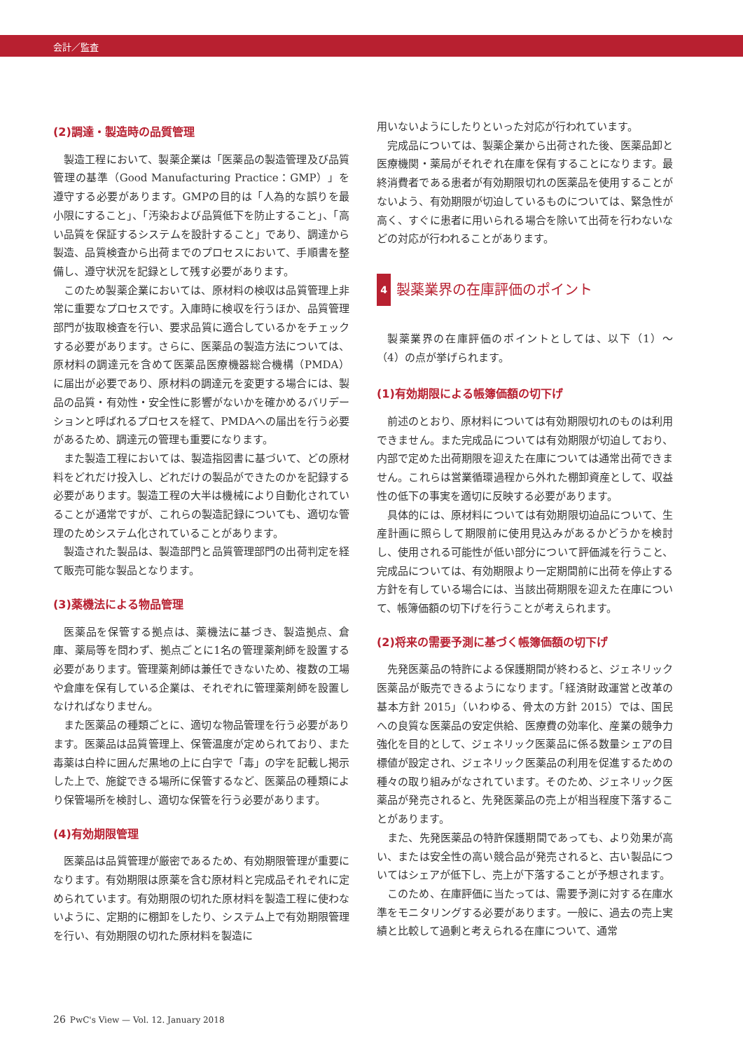会計／監査
(2)調達・製造時の品質管理
製造工程において、製薬企業は「医薬品の製造管理及び品質管理の基準（Good Manufacturing Practice：GMP）」を遵守する必要があります。GMPの目的は「人為的な誤りを最小限にすること」、「汚染および品質低下を防止すること」、「高い品質を保証するシステムを設計すること」であり、調達から製造、品質検査から出荷までのプロセスにおいて、手順書を整備し、遵守状況を記録として残す必要があります。
このため製薬企業においては、原材料の検収は品質管理上非常に重要なプロセスです。入庫時に検収を行うほか、品質管理部門が抜取検査を行い、要求品質に適合しているかをチェックする必要があります。さらに、医薬品の製造方法については、原材料の調達元を含めて医薬品医療機器総合機構（PMDA）に届出が必要であり、原材料の調達元を変更する場合には、製品の品質・有効性・安全性に影響がないかを確かめるバリデーションと呼ばれるプロセスを経て、PMDAへの届出を行う必要があるため、調達元の管理も重要になります。
また製造工程においては、製造指図書に基づいて、どの原材料をどれだけ投入し、どれだけの製品ができたのかを記録する必要があります。製造工程の大半は機械により自動化されていることが通常ですが、これらの製造記録についても、適切な管理のためシステム化されていることがあります。
製造された製品は、製造部門と品質管理部門の出荷判定を経て販売可能な製品となります。
(3)薬機法による物品管理
医薬品を保管する拠点は、薬機法に基づき、製造拠点、倉庫、薬局等を問わず、拠点ごとに1名の管理薬剤師を設置する必要があります。管理薬剤師は兼任できないため、複数の工場や倉庫を保有している企業は、それぞれに管理薬剤師を設置しなければなりません。
また医薬品の種類ごとに、適切な物品管理を行う必要があります。医薬品は品質管理上、保管温度が定められており、また毒薬は白枠に囲んだ黒地の上に白字で「毒」の字を記載し掲示した上で、施錠できる場所に保管するなど、医薬品の種類により保管場所を検討し、適切な保管を行う必要があります。
(4)有効期限管理
医薬品は品質管理が厳密であるため、有効期限管理が重要になります。有効期限は原薬を含む原材料と完成品それぞれに定められています。有効期限の切れた原材料を製造工程に使わないように、定期的に棚卸をしたり、システム上で有効期限管理を行い、有効期限の切れた原材料を製造に
用いないようにしたりといった対応が行われています。
完成品については、製薬企業から出荷された後、医薬品卸と医療機関・薬局がそれぞれ在庫を保有することになります。最終消費者である患者が有効期限切れの医薬品を使用することがないよう、有効期限が切迫しているものについては、緊急性が高く、すぐに患者に用いられる場合を除いて出荷を行わないなどの対応が行われることがあります。
4 製薬業界の在庫評価のポイント
製薬業界の在庫評価のポイントとしては、以下（1）～（4）の点が挙げられます。
(1)有効期限による帳簿価額の切下げ
前述のとおり、原材料については有効期限切れのものは利用できません。また完成品については有効期限が切迫しており、内部で定めた出荷期限を迎えた在庫については通常出荷できません。これらは営業循環過程から外れた棚卸資産として、収益性の低下の事実を適切に反映する必要があります。
具体的には、原材料については有効期限切迫品について、生産計画に照らして期限前に使用見込みがあるかどうかを検討し、使用される可能性が低い部分について評価減を行うこと、完成品については、有効期限より一定期間前に出荷を停止する方針を有している場合には、当該出荷期限を迎えた在庫について、帳簿価額の切下げを行うことが考えられます。
(2)将来の需要予測に基づく帳簿価額の切下げ
先発医薬品の特許による保護期間が終わると、ジェネリック医薬品が販売できるようになります。「経済財政運営と改革の基本方針 2015」（いわゆる、骨太の方針 2015）では、国民への良質な医薬品の安定供給、医療費の効率化、産業の競争力強化を目的として、ジェネリック医薬品に係る数量シェアの目標値が設定され、ジェネリック医薬品の利用を促進するための種々の取り組みがなされています。そのため、ジェネリック医薬品が発売されると、先発医薬品の売上が相当程度下落することがあります。
また、先発医薬品の特許保護期間であっても、より効果が高い、または安全性の高い競合品が発売されると、古い製品についてはシェアが低下し、売上が下落することが予想されます。
このため、在庫評価に当たっては、需要予測に対する在庫水準をモニタリングする必要があります。一般に、過去の売上実績と比較して過剰と考えられる在庫について、通常
26 PwC's View — Vol. 12. January 2018